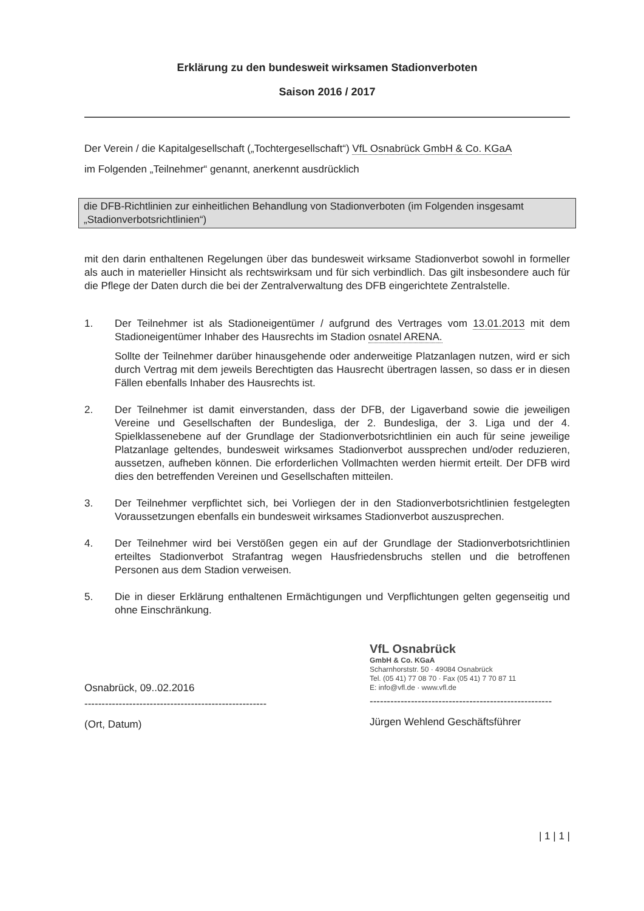Erklärung zu den bundesweit wirksamen Stadionverboten
Saison 2016 / 2017
Der Verein / die Kapitalgesellschaft („Tochtergesellschaft“) VfL Osnabrück GmbH & Co. KGaA
im Folgenden „Teilnehmer“ genannt, anerkennt ausdrücklich
die DFB-Richtlinien zur einheitlichen Behandlung von Stadionverboten (im Folgenden insgesamt „Stadionverbotsrichtlinien“)
mit den darin enthaltenen Regelungen über das bundesweit wirksame Stadionverbot sowohl in formeller als auch in materieller Hinsicht als rechtswirksam und für sich verbindlich. Das gilt insbesondere auch für die Pflege der Daten durch die bei der Zentralverwaltung des DFB eingerichtete Zentralstelle.
1. Der Teilnehmer ist als Stadioneigentümer / aufgrund des Vertrages vom 13.01.2013 mit dem Stadioneigentümer Inhaber des Hausrechts im Stadion osnatel ARENA.
Sollte der Teilnehmer darüber hinausgehende oder anderweitige Platzanlagen nutzen, wird er sich durch Vertrag mit dem jeweils Berechtigten das Hausrecht übertragen lassen, so dass er in diesen Fällen ebenfalls Inhaber des Hausrechts ist.
2. Der Teilnehmer ist damit einverstanden, dass der DFB, der Ligaverband sowie die jeweiligen Vereine und Gesellschaften der Bundesliga, der 2. Bundesliga, der 3. Liga und der 4. Spielklassenebene auf der Grundlage der Stadionverbotsrichtlinien ein auch für seine jeweilige Platzanlage geltendes, bundesweit wirksames Stadionverbot aussprechen und/oder reduzieren, aussetzen, aufheben können. Die erforderlichen Vollmachten werden hiermit erteilt. Der DFB wird dies den betreffenden Vereinen und Gesellschaften mitteilen.
3. Der Teilnehmer verpflichtet sich, bei Vorliegen der in den Stadionverbotsrichtlinien festgelegten Voraussetzungen ebenfalls ein bundesweit wirksames Stadionverbot auszusprechen.
4. Der Teilnehmer wird bei Verstößen gegen ein auf der Grundlage der Stadionverbotsrichtlinien erteiltes Stadionverbot Strafantrag wegen Hausfriedensbruchs stellen und die betroffenen Personen aus dem Stadion verweisen.
5. Die in dieser Erklärung enthaltenen Ermächtigungen und Verpflichtungen gelten gegenseitig und ohne Einschränkung.
Osnabrück, 09..02.2016
-----------------------------------------------------
(Ort, Datum)
VfL Osnabrück
GmbH & Co. KGaA
Scharnhorststr. 50 · 49084 Osnabrück
Tel. (05 41) 77 08 70 · Fax (05 41) 7 70 87 11
E: info@vfl.de · www.vfl.de
-----------------------------------------------------
Jürgen Wehlend Geschäftsführer
| 1 | 1 |